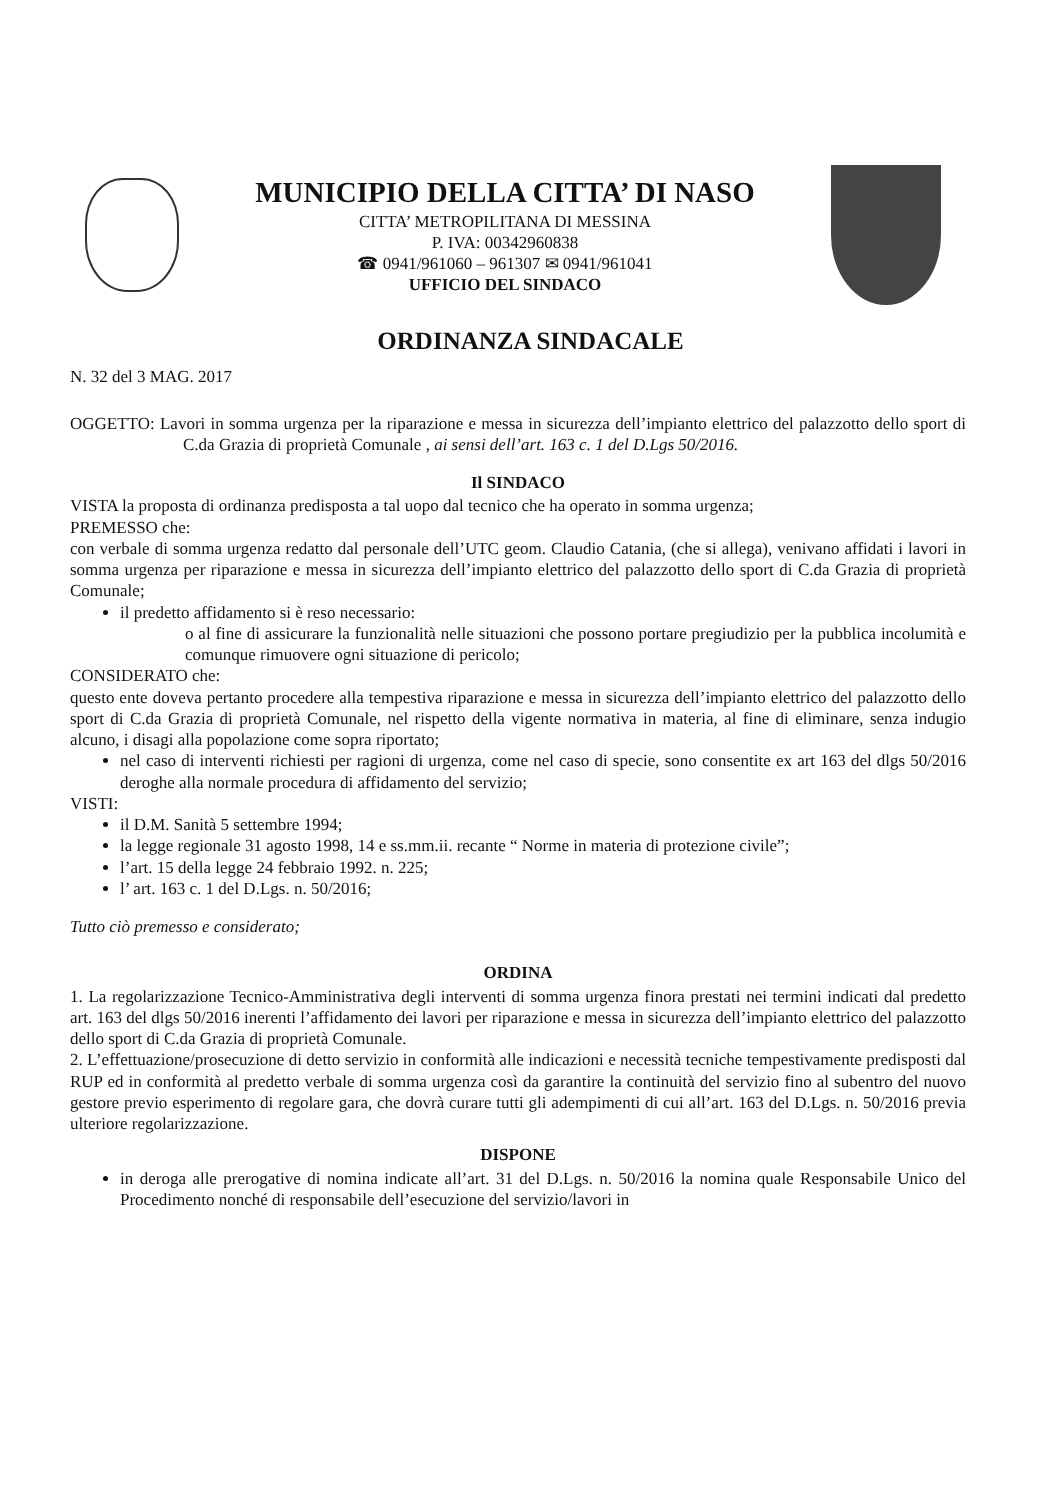MUNICIPIO DELLA CITTA’ DI NASO
CITTA’ METROPILITANA DI MESSINA
P. IVA: 00342960838
☎ 0941/961060 – 961307 ✉ 0941/961041
UFFICIO DEL SINDACO
ORDINANZA SINDACALE
N. 32 del 3 MAG. 2017
OGGETTO: Lavori in somma urgenza per la riparazione e messa in sicurezza dell’impianto elettrico del palazzotto dello sport di C.da Grazia di proprietà Comunale , ai sensi dell’art. 163 c. 1 del D.Lgs 50/2016.
Il SINDACO
VISTA la proposta di ordinanza predisposta a tal uopo dal tecnico che ha operato in somma urgenza;
PREMESSO che:
con verbale di somma urgenza redatto dal personale dell’UTC geom. Claudio Catania, (che si allega), venivano affidati i lavori in somma urgenza per riparazione e messa in sicurezza dell’impianto elettrico del palazzotto dello sport di C.da Grazia di proprietà Comunale;
il predetto affidamento si è reso necessario:
o al fine di assicurare la funzionalità nelle situazioni che possono portare pregiudizio per la pubblica incolumità e comunque rimuovere ogni situazione di pericolo;
CONSIDERATO che:
questo ente doveva pertanto procedere alla tempestiva riparazione e messa in sicurezza dell’impianto elettrico del palazzotto dello sport di C.da Grazia di proprietà Comunale, nel rispetto della vigente normativa in materia, al fine di eliminare, senza indugio alcuno, i disagi alla popolazione come sopra riportato;
nel caso di interventi richiesti per ragioni di urgenza, come nel caso di specie, sono consentite ex art 163 del dlgs 50/2016 deroghe alla normale procedura di affidamento del servizio;
VISTI:
il D.M. Sanità 5 settembre 1994;
la legge regionale 31 agosto 1998, 14 e ss.mm.ii. recante “ Norme in materia di protezione civile”;
l’art. 15 della legge 24 febbraio 1992. n. 225;
l’ art. 163 c. 1 del D.Lgs. n. 50/2016;
Tutto ciò premesso e considerato;
ORDINA
1. La regolarizzazione Tecnico-Amministrativa degli interventi di somma urgenza finora prestati nei termini indicati dal predetto art. 163 del dlgs 50/2016 inerenti l’affidamento dei lavori per riparazione e messa in sicurezza dell’impianto elettrico del palazzotto dello sport di C.da Grazia di proprietà Comunale.
2. L’effettuazione/prosecuzione di detto servizio in conformità alle indicazioni e necessità tecniche tempestivamente predisposti dal RUP ed in conformità al predetto verbale di somma urgenza così da garantire la continuità del servizio fino al subentro del nuovo gestore previo esperimento di regolare gara, che dovrà curare tutti gli adempimenti di cui all’art. 163 del D.Lgs. n. 50/2016 previa ulteriore regolarizzazione.
DISPONE
in deroga alle prerogative di nomina indicate all’art. 31 del D.Lgs. n. 50/2016 la nomina quale Responsabile Unico del Procedimento nonché di responsabile dell’esecuzione del servizio/lavori in